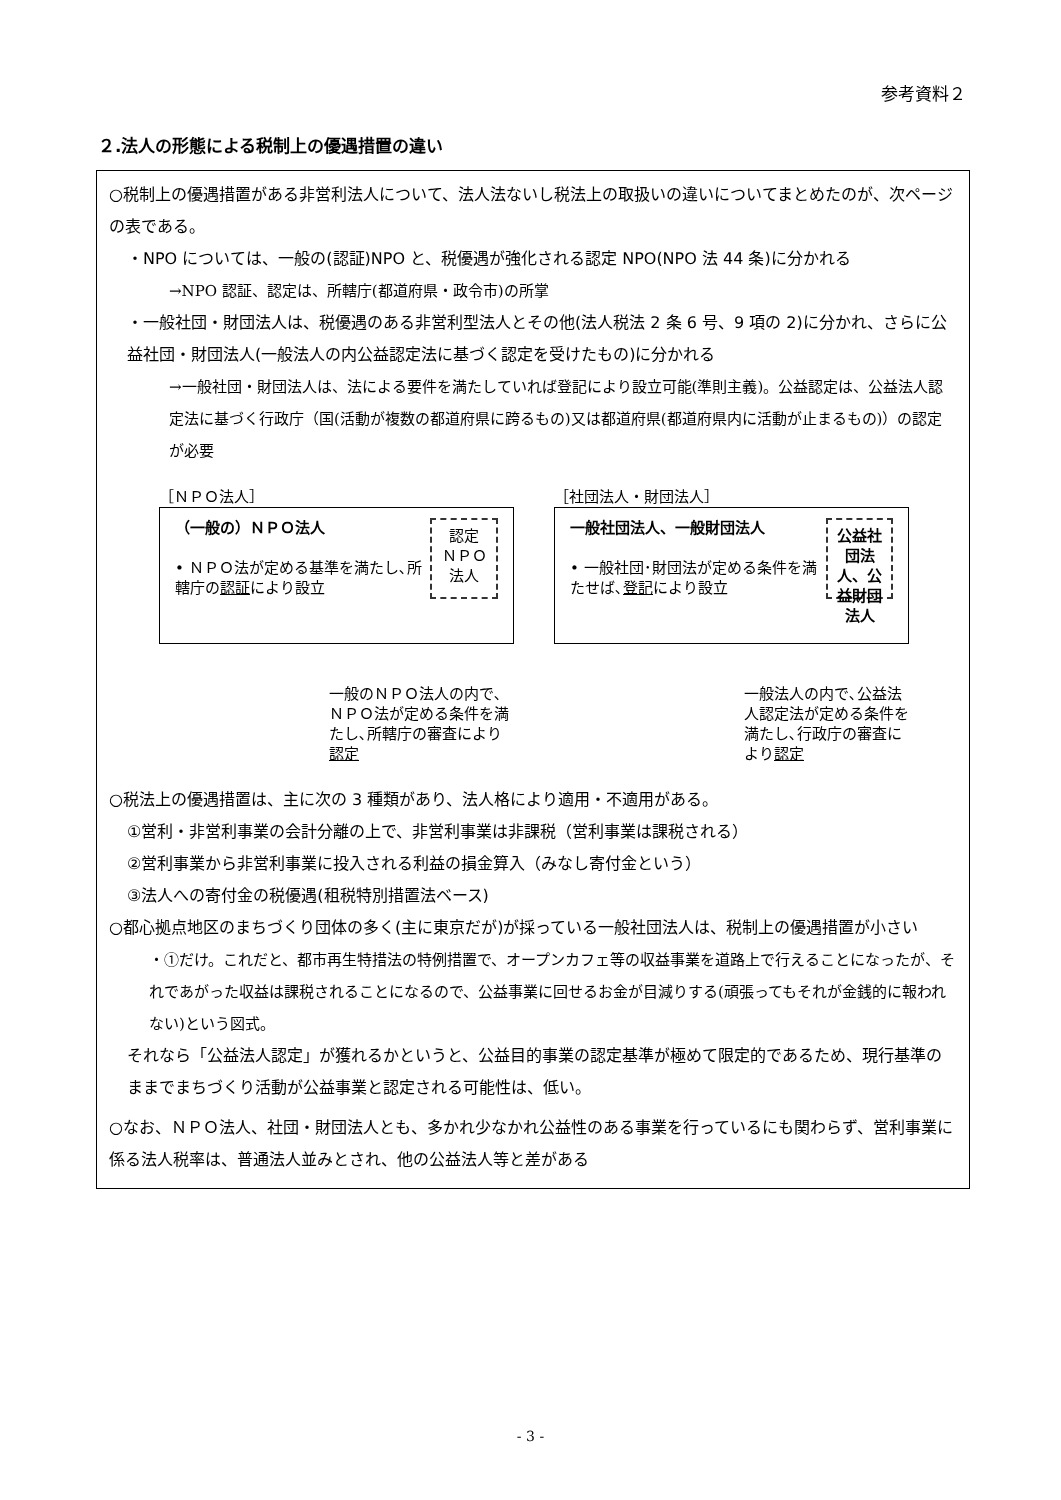参考資料２
２.法人の形態による税制上の優遇措置の違い
○税制上の優遇措置がある非営利法人について、法人法ないし税法上の取扱いの違いについてまとめたのが、次ページの表である。
・NPO については、一般の(認証)NPO と、税優遇が強化される認定 NPO(NPO 法 44 条)に分かれる
→NPO 認証、認定は、所轄庁(都道府県・政令市)の所掌
・一般社団・財団法人は、税優遇のある非営利型法人とその他(法人税法 2 条 6 号、9 項の 2)に分かれ、さらに公益社団・財団法人(一般法人の内公益認定法に基づく認定を受けたもの)に分かれる
→一般社団・財団法人は、法による要件を満たしていれば登記により設立可能(準則主義)。公益認定は、公益法人認定法に基づく行政庁（国(活動が複数の都道府県に跨るもの)又は都道府県(都道府県内に活動が止まるもの)）の認定が必要
［ＮＰＯ法人］
（一般の）ＮＰＯ法人
• ＮＰＯ法が定める基準を満たし､所轄庁の認証により設立
認定
ＮＰＯ
法人
一般のＮＰＯ法人の内で､ＮＰＯ法が定める条件を満たし､所轄庁の審査により認定
［社団法人・財団法人］
一般社団法人、一般財団法人
• 一般社団･財団法が定める条件を満たせば､登記により設立
公益社団法人、公益財団法人
一般法人の内で､公益法人認定法が定める条件を満たし､行政庁の審査により認定
○税法上の優遇措置は、主に次の 3 種類があり、法人格により適用・不適用がある。
①営利・非営利事業の会計分離の上で、非営利事業は非課税（営利事業は課税される）
②営利事業から非営利事業に投入される利益の損金算入（みなし寄付金という）
③法人への寄付金の税優遇(租税特別措置法ベース)
○都心拠点地区のまちづくり団体の多く(主に東京だが)が採っている一般社団法人は、税制上の優遇措置が小さい
・①だけ。これだと、都市再生特措法の特例措置で、オープンカフェ等の収益事業を道路上で行えることになったが、それであがった収益は課税されることになるので、公益事業に回せるお金が目減りする(頑張ってもそれが金銭的に報われない)という図式。
それなら「公益法人認定」が獲れるかというと、公益目的事業の認定基準が極めて限定的であるため、現行基準のままでまちづくり活動が公益事業と認定される可能性は、低い。
○なお、ＮＰＯ法人、社団・財団法人とも、多かれ少なかれ公益性のある事業を行っているにも関わらず、営利事業に係る法人税率は、普通法人並みとされ、他の公益法人等と差がある
- 3 -